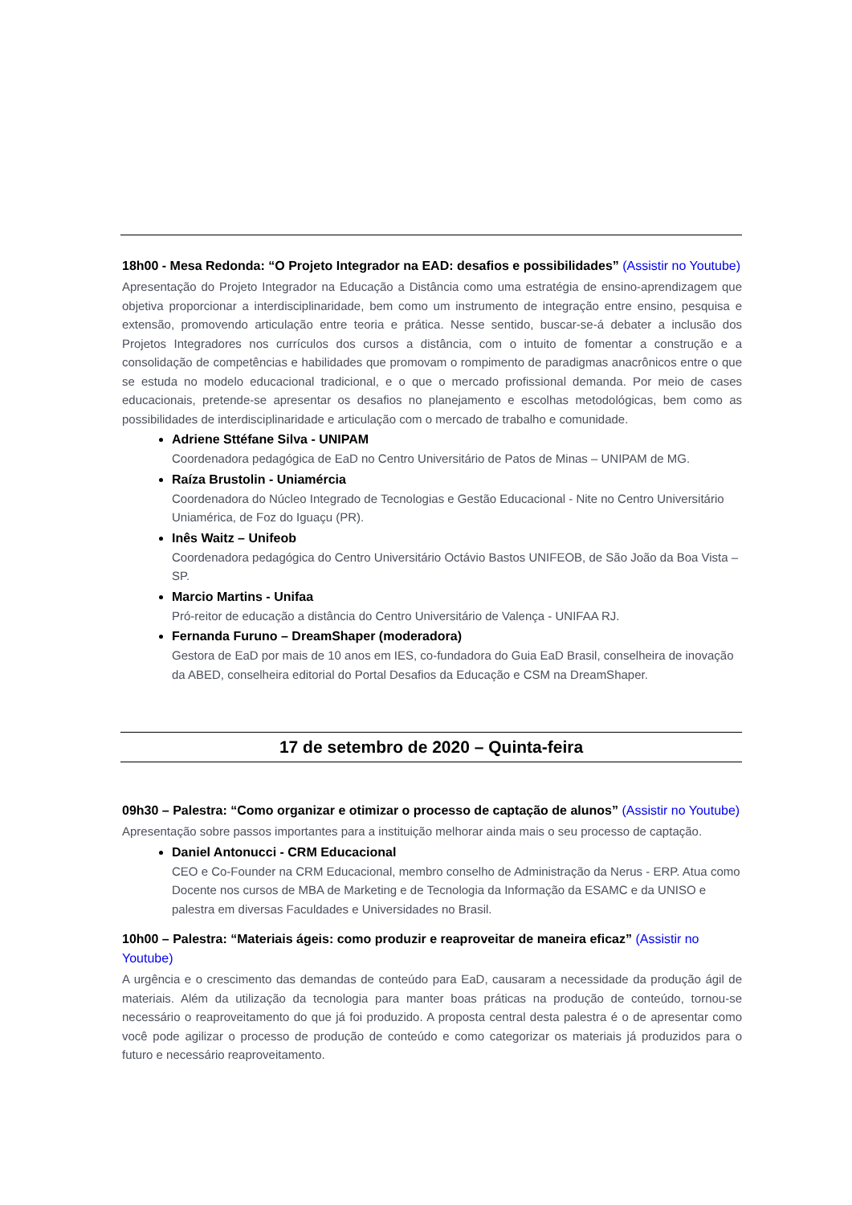18h00 - Mesa Redonda: “O Projeto Integrador na EAD: desafios e possibilidades” (Assistir no Youtube)
Apresentação do Projeto Integrador na Educação a Distância como uma estratégia de ensino-aprendizagem que objetiva proporcionar a interdisciplinaridade, bem como um instrumento de integração entre ensino, pesquisa e extensão, promovendo articulação entre teoria e prática. Nesse sentido, buscar-se-á debater a inclusão dos Projetos Integradores nos currículos dos cursos a distância, com o intuito de fomentar a construção e a consolidação de competências e habilidades que promovam o rompimento de paradigmas anacrônicos entre o que se estuda no modelo educacional tradicional, e o que o mercado profissional demanda. Por meio de cases educacionais, pretende-se apresentar os desafios no planejamento e escolhas metodológicas, bem como as possibilidades de interdisciplinaridade e articulação com o mercado de trabalho e comunidade.
Adriene Sttéfane Silva - UNIPAM
Coordenadora pedagógica de EaD no Centro Universitário de Patos de Minas – UNIPAM de MG.
Raíza Brustolin - Uniamércia
Coordenadora do Núcleo Integrado de Tecnologias e Gestão Educacional - Nite no Centro Universitário Uniamérica, de Foz do Iguaçu (PR).
Inês Waitz – Unifeob
Coordenadora pedagógica do Centro Universitário Octávio Bastos UNIFEOB, de São João da Boa Vista – SP.
Marcio Martins - Unifaa
Pró-reitor de educação a distância do Centro Universitário de Valença - UNIFAA RJ.
Fernanda Furuno – DreamShaper (moderadora)
Gestora de EaD por mais de 10 anos em IES, co-fundadora do Guia EaD Brasil, conselheira de inovação da ABED, conselheira editorial do Portal Desafios da Educação e CSM na DreamShaper.
17 de setembro de 2020 – Quinta-feira
09h30 – Palestra: “Como organizar e otimizar o processo de captação de alunos” (Assistir no Youtube)
Apresentação sobre passos importantes para a instituição melhorar ainda mais o seu processo de captação.
Daniel Antonucci - CRM Educacional
CEO e Co-Founder na CRM Educacional, membro conselho de Administração da Nerus - ERP. Atua como Docente nos cursos de MBA de Marketing e de Tecnologia da Informação da ESAMC e da UNISO e palestra em diversas Faculdades e Universidades no Brasil.
10h00 – Palestra: “Materiais ágeis: como produzir e reaproveitar de maneira eficaz” (Assistir no Youtube)
A urgência e o crescimento das demandas de conteúdo para EaD, causaram a necessidade da produção ágil de materiais. Além da utilização da tecnologia para manter boas práticas na produção de conteúdo, tornou-se necessário o reaproveitamento do que já foi produzido. A proposta central desta palestra é o de apresentar como você pode agilizar o processo de produção de conteúdo e como categorizar os materiais já produzidos para o futuro e necessário reaproveitamento.